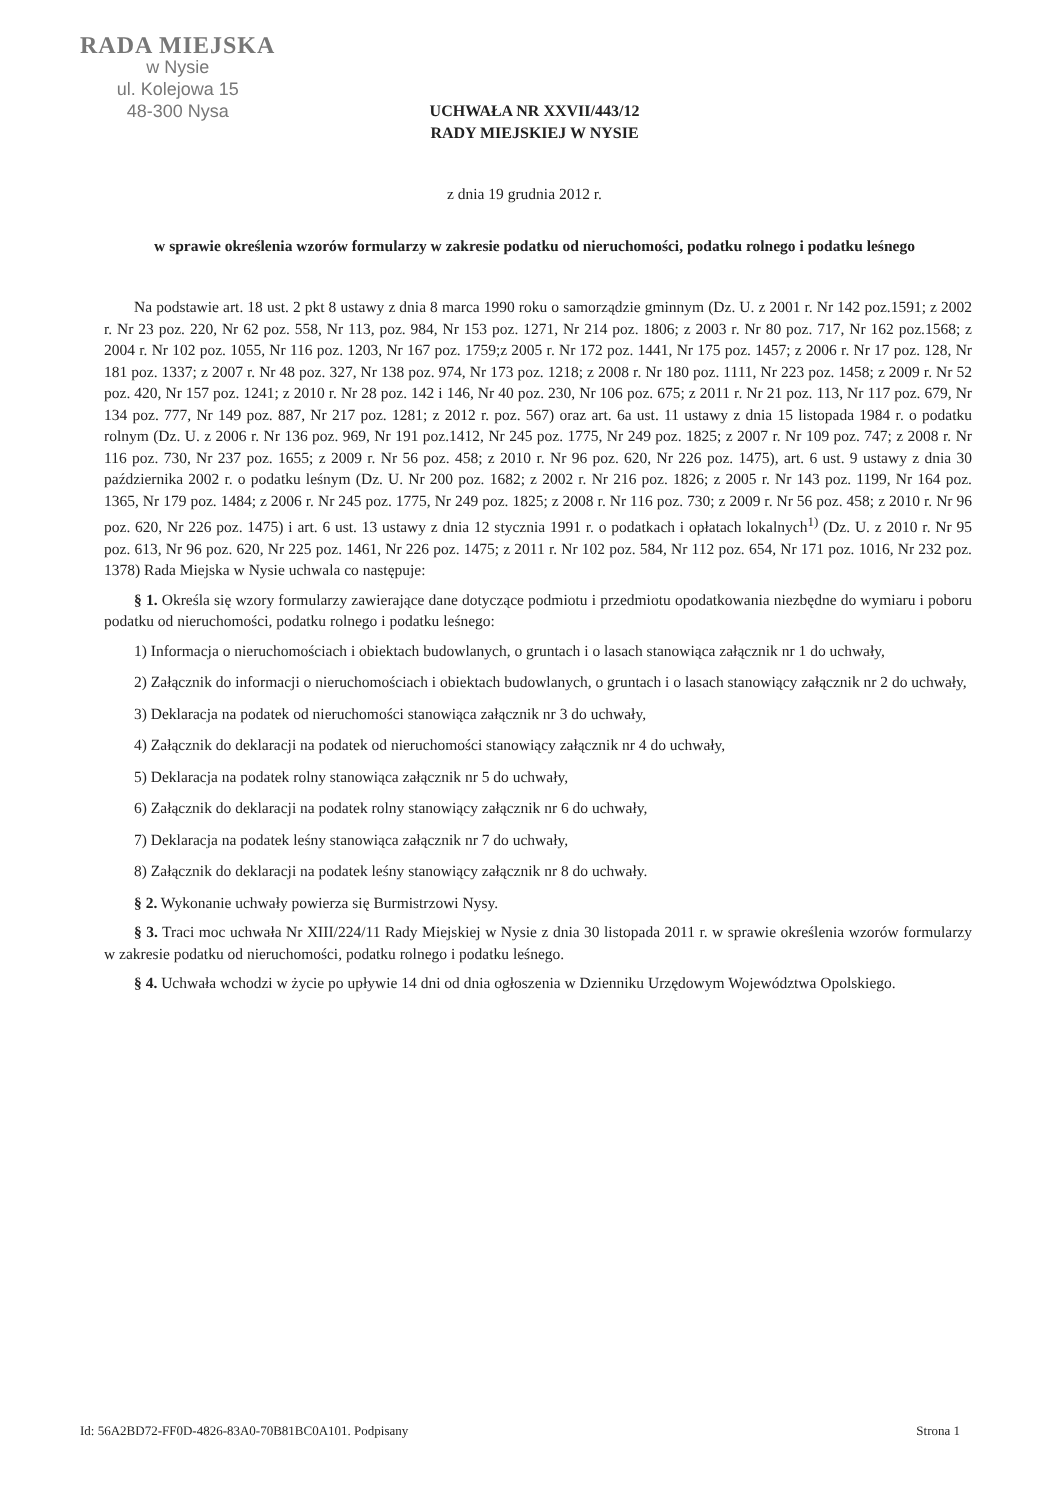RADA MIEJSKA
w Nysie
ul. Kolejowa 15
48-300 Nysa
UCHWAŁA NR XXVII/443/12
RADY MIEJSKIEJ W NYSIE
z dnia 19 grudnia 2012 r.
w sprawie określenia wzorów formularzy w zakresie podatku od nieruchomości, podatku rolnego i podatku leśnego
Na podstawie art. 18 ust. 2 pkt 8 ustawy z dnia 8 marca 1990 roku o samorządzie gminnym (Dz. U. z 2001 r. Nr 142 poz.1591; z 2002 r. Nr 23 poz. 220, Nr 62 poz. 558, Nr 113, poz. 984, Nr 153 poz. 1271, Nr 214 poz. 1806; z 2003 r. Nr 80 poz. 717, Nr 162 poz.1568; z 2004 r. Nr 102 poz. 1055, Nr 116 poz. 1203, Nr 167 poz. 1759;z 2005 r. Nr 172 poz. 1441, Nr 175 poz. 1457; z 2006 r. Nr 17 poz. 128, Nr 181 poz. 1337; z 2007 r. Nr 48 poz. 327, Nr 138 poz. 974, Nr 173 poz. 1218; z 2008 r. Nr 180 poz. 1111, Nr 223 poz. 1458; z 2009 r. Nr 52 poz. 420, Nr 157 poz. 1241; z 2010 r. Nr 28 poz. 142 i 146, Nr 40 poz. 230, Nr 106 poz. 675; z 2011 r. Nr 21 poz. 113, Nr 117 poz. 679, Nr 134 poz. 777, Nr 149 poz. 887, Nr 217 poz. 1281; z 2012 r. poz. 567) oraz art. 6a ust. 11 ustawy z dnia 15 listopada 1984 r. o podatku rolnym (Dz. U. z 2006 r. Nr 136 poz. 969, Nr 191 poz.1412, Nr 245 poz. 1775, Nr 249 poz. 1825; z 2007 r. Nr 109 poz. 747; z 2008 r. Nr 116 poz. 730, Nr 237 poz. 1655; z 2009 r. Nr 56 poz. 458; z 2010 r. Nr 96 poz. 620, Nr 226 poz. 1475), art. 6 ust. 9 ustawy z dnia 30 października 2002 r. o podatku leśnym (Dz. U. Nr 200 poz. 1682; z 2002 r. Nr 216 poz. 1826; z 2005 r. Nr 143 poz. 1199, Nr 164 poz. 1365, Nr 179 poz. 1484; z 2006 r. Nr 245 poz. 1775, Nr 249 poz. 1825; z 2008 r. Nr 116 poz. 730; z 2009 r. Nr 56 poz. 458; z 2010 r. Nr 96 poz. 620, Nr 226 poz. 1475) i art. 6 ust. 13 ustawy z dnia 12 stycznia 1991 r. o podatkach i opłatach lokalnych<sup>1)</sup> (Dz. U. z 2010 r. Nr 95 poz. 613, Nr 96 poz. 620, Nr 225 poz. 1461, Nr 226 poz. 1475; z 2011 r. Nr 102 poz. 584, Nr 112 poz. 654, Nr 171 poz. 1016, Nr 232 poz. 1378) Rada Miejska w Nysie uchwala co następuje:
§ 1. Określa się wzory formularzy zawierające dane dotyczące podmiotu i przedmiotu opodatkowania niezbędne do wymiaru i poboru podatku od nieruchomości, podatku rolnego i podatku leśnego:
1) Informacja o nieruchomościach i obiektach budowlanych, o gruntach i o lasach stanowiąca załącznik nr 1 do uchwały,
2) Załącznik do informacji o nieruchomościach i obiektach budowlanych, o gruntach i o lasach stanowiący załącznik nr 2 do uchwały,
3) Deklaracja na podatek od nieruchomości stanowiąca załącznik nr 3 do uchwały,
4) Załącznik do deklaracji na podatek od nieruchomości stanowiący załącznik nr 4 do uchwały,
5) Deklaracja na podatek rolny stanowiąca załącznik nr 5 do uchwały,
6) Załącznik do deklaracji na podatek rolny stanowiący załącznik nr 6 do uchwały,
7) Deklaracja na podatek leśny stanowiąca załącznik nr 7 do uchwały,
8) Załącznik do deklaracji na podatek leśny stanowiący załącznik nr 8 do uchwały.
§ 2. Wykonanie uchwały powierza się Burmistrzowi Nysy.
§ 3. Traci moc uchwała Nr XIII/224/11 Rady Miejskiej w Nysie z dnia 30 listopada 2011 r. w sprawie określenia wzorów formularzy w zakresie podatku od nieruchomości, podatku rolnego i podatku leśnego.
§ 4. Uchwała wchodzi w życie po upływie 14 dni od dnia ogłoszenia w Dzienniku Urzędowym Województwa Opolskiego.
Id: 56A2BD72-FF0D-4826-83A0-70B81BC0A101. Podpisany Strona 1